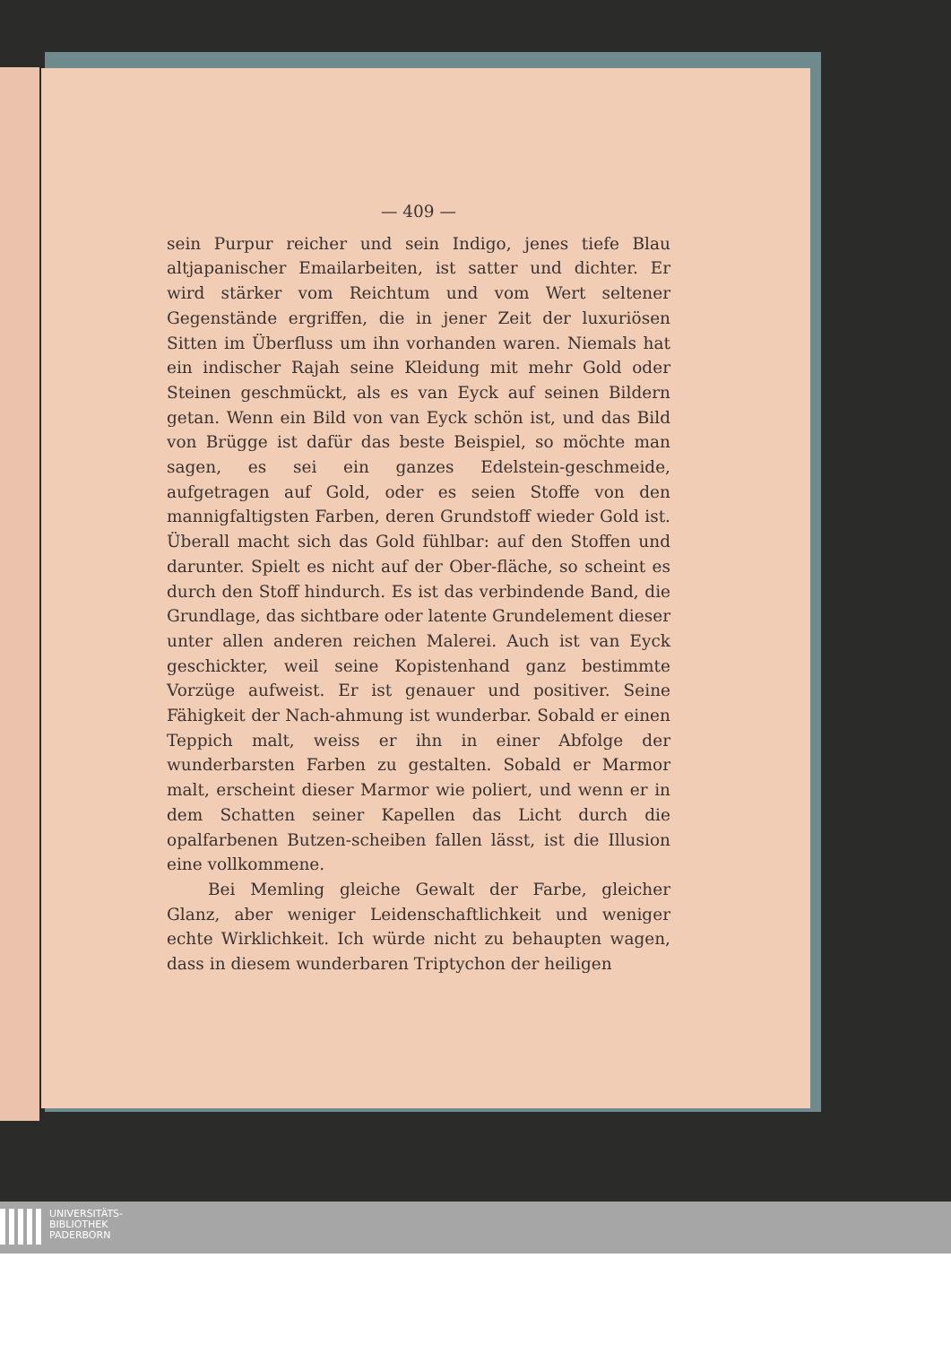— 409 —
sein Purpur reicher und sein Indigo, jenes tiefe Blau altjapanischer Emailarbeiten, ist satter und dichter. Er wird stärker vom Reichtum und vom Wert seltener Gegenstände ergriffen, die in jener Zeit der luxuriösen Sitten im Überfluss um ihn vorhanden waren. Niemals hat ein indischer Rajah seine Kleidung mit mehr Gold oder Steinen geschmückt, als es van Eyck auf seinen Bildern getan. Wenn ein Bild von van Eyck schön ist, und das Bild von Brügge ist dafür das beste Beispiel, so möchte man sagen, es sei ein ganzes Edelstein-geschmeide, aufgetragen auf Gold, oder es seien Stoffe von den mannigfaltigsten Farben, deren Grundstoff wieder Gold ist. Überall macht sich das Gold fühlbar: auf den Stoffen und darunter. Spielt es nicht auf der Ober-fläche, so scheint es durch den Stoff hindurch. Es ist das verbindende Band, die Grundlage, das sichtbare oder latente Grundelement dieser unter allen anderen reichen Malerei. Auch ist van Eyck geschickter, weil seine Kopistenhand ganz bestimmte Vorzüge aufweist. Er ist genauer und positiver. Seine Fähigkeit der Nach-ahmung ist wunderbar. Sobald er einen Teppich malt, weiss er ihn in einer Abfolge der wunderbarsten Farben zu gestalten. Sobald er Marmor malt, erscheint dieser Marmor wie poliert, und wenn er in dem Schatten seiner Kapellen das Licht durch die opalfarbenen Butzen-scheiben fallen lässt, ist die Illusion eine vollkommene.
Bei Memling gleiche Gewalt der Farbe, gleicher Glanz, aber weniger Leidenschaftlichkeit und weniger echte Wirklichkeit. Ich würde nicht zu behaupten wagen, dass in diesem wunderbaren Triptychon der heiligen
UNIVERSITÄTS-
BIBLIOTHEK
PADERBORN